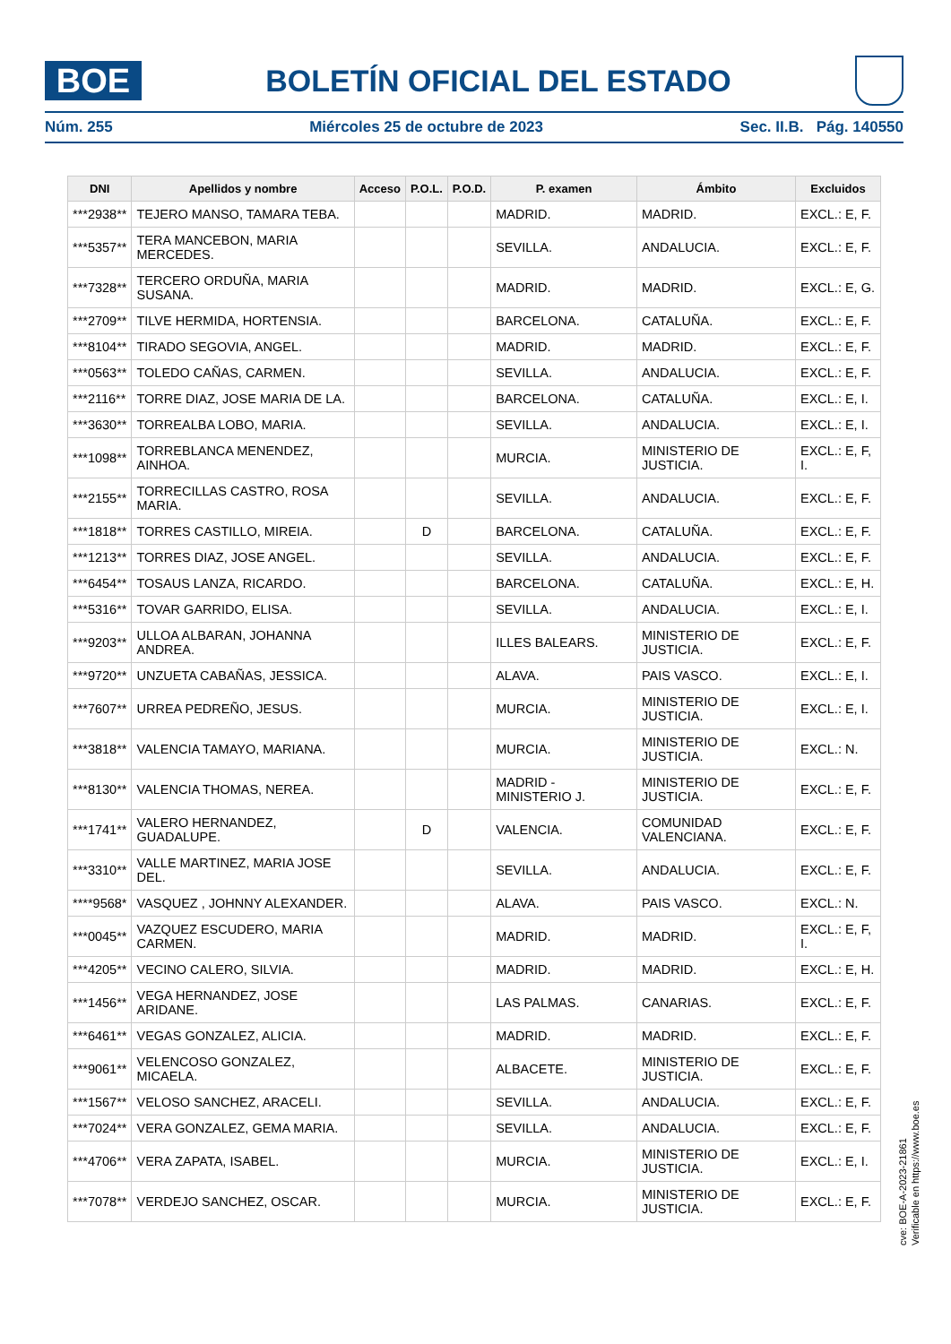BOE
BOLETÍN OFICIAL DEL ESTADO
Núm. 255 Miércoles 25 de octubre de 2023 Sec. II.B. Pág. 140550
| DNI | Apellidos y nombre | Acceso | P.O.L. | P.O.D. | P. examen | Ámbito | Excluidos |
| --- | --- | --- | --- | --- | --- | --- | --- |
| ***2938** | TEJERO MANSO, TAMARA TEBA. | | | | MADRID. | MADRID. | EXCL.: E, F. |
| ***5357** | TERA MANCEBON, MARIA MERCEDES. | | | | SEVILLA. | ANDALUCIA. | EXCL.: E, F. |
| ***7328** | TERCERO ORDUÑA, MARIA SUSANA. | | | | MADRID. | MADRID. | EXCL.: E, G. |
| ***2709** | TILVE HERMIDA, HORTENSIA. | | | | BARCELONA. | CATALUÑA. | EXCL.: E, F. |
| ***8104** | TIRADO SEGOVIA, ANGEL. | | | | MADRID. | MADRID. | EXCL.: E, F. |
| ***0563** | TOLEDO CAÑAS, CARMEN. | | | | SEVILLA. | ANDALUCIA. | EXCL.: E, F. |
| ***2116** | TORRE DIAZ, JOSE MARIA DE LA. | | | | BARCELONA. | CATALUÑA. | EXCL.: E, I. |
| ***3630** | TORREALBA LOBO, MARIA. | | | | SEVILLA. | ANDALUCIA. | EXCL.: E, I. |
| ***1098** | TORREBLANCA MENENDEZ, AINHOA. | | | | MURCIA. | MINISTERIO DE JUSTICIA. | EXCL.: E, F, I. |
| ***2155** | TORRECILLAS CASTRO, ROSA MARIA. | | | | SEVILLA. | ANDALUCIA. | EXCL.: E, F. |
| ***1818** | TORRES CASTILLO, MIREIA. | | D | | BARCELONA. | CATALUÑA. | EXCL.: E, F. |
| ***1213** | TORRES DIAZ, JOSE ANGEL. | | | | SEVILLA. | ANDALUCIA. | EXCL.: E, F. |
| ***6454** | TOSAUS LANZA, RICARDO. | | | | BARCELONA. | CATALUÑA. | EXCL.: E, H. |
| ***5316** | TOVAR GARRIDO, ELISA. | | | | SEVILLA. | ANDALUCIA. | EXCL.: E, I. |
| ***9203** | ULLOA ALBARAN, JOHANNA ANDREA. | | | | ILLES BALEARS. | MINISTERIO DE JUSTICIA. | EXCL.: E, F. |
| ***9720** | UNZUETA CABAÑAS, JESSICA. | | | | ALAVA. | PAIS VASCO. | EXCL.: E, I. |
| ***7607** | URREA PEDREÑO, JESUS. | | | | MURCIA. | MINISTERIO DE JUSTICIA. | EXCL.: E, I. |
| ***3818** | VALENCIA TAMAYO, MARIANA. | | | | MURCIA. | MINISTERIO DE JUSTICIA. | EXCL.: N. |
| ***8130** | VALENCIA THOMAS, NEREA. | | | | MADRID - MINISTERIO J. | MINISTERIO DE JUSTICIA. | EXCL.: E, F. |
| ***1741** | VALERO HERNANDEZ, GUADALUPE. | | D | | VALENCIA. | COMUNIDAD VALENCIANA. | EXCL.: E, F. |
| ***3310** | VALLE MARTINEZ, MARIA JOSE DEL. | | | | SEVILLA. | ANDALUCIA. | EXCL.: E, F. |
| ****9568* | VASQUEZ , JOHNNY ALEXANDER. | | | | ALAVA. | PAIS VASCO. | EXCL.: N. |
| ***0045** | VAZQUEZ ESCUDERO, MARIA CARMEN. | | | | MADRID. | MADRID. | EXCL.: E, F, I. |
| ***4205** | VECINO CALERO, SILVIA. | | | | MADRID. | MADRID. | EXCL.: E, H. |
| ***1456** | VEGA HERNANDEZ, JOSE ARIDANE. | | | | LAS PALMAS. | CANARIAS. | EXCL.: E, F. |
| ***6461** | VEGAS GONZALEZ, ALICIA. | | | | MADRID. | MADRID. | EXCL.: E, F. |
| ***9061** | VELENCOSO GONZALEZ, MICAELA. | | | | ALBACETE. | MINISTERIO DE JUSTICIA. | EXCL.: E, F. |
| ***1567** | VELOSO SANCHEZ, ARACELI. | | | | SEVILLA. | ANDALUCIA. | EXCL.: E, F. |
| ***7024** | VERA GONZALEZ, GEMA MARIA. | | | | SEVILLA. | ANDALUCIA. | EXCL.: E, F. |
| ***4706** | VERA ZAPATA, ISABEL. | | | | MURCIA. | MINISTERIO DE JUSTICIA. | EXCL.: E, I. |
| ***7078** | VERDEJO SANCHEZ, OSCAR. | | | | MURCIA. | MINISTERIO DE JUSTICIA. | EXCL.: E, F. |
cve: BOE-A-2023-21861
Verificable en https://www.boe.es